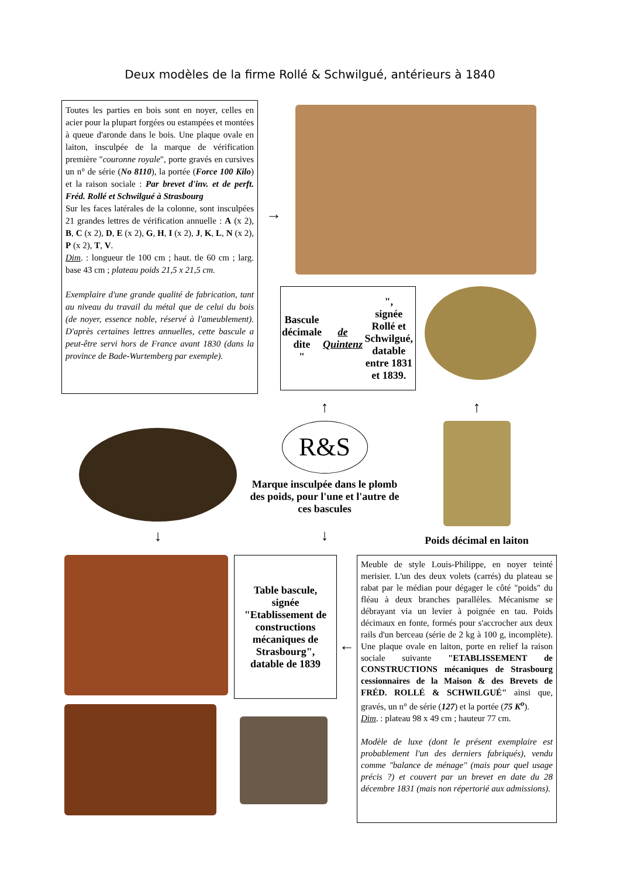Deux modèles de la firme Rollé & Schwilgué, antérieurs à 1840
Toutes les parties en bois sont en noyer, celles en acier pour la plupart forgées ou estampées et montées à queue d'aronde dans le bois. Une plaque ovale en laiton, insculpée de la marque de vérification première "couronne royale", porte gravés en cursives un n° de série (No 8110), la portée (Force 100 Kilo) et la raison sociale : Par brevet d'inv. et de perft. Fréd. Rollé et Schwilgué à Strasbourg
Sur les faces latérales de la colonne, sont insculpées 21 grandes lettres de vérification annuelle : A (x 2), B, C (x 2), D, E (x 2), G, H, I (x 2), J, K, L, N (x 2), P (x 2), T, V.
Dim. : longueur tle 100 cm ; haut. tle 60 cm ; larg. base 43 cm ; plateau poids 21,5 x 21,5 cm.
Exemplaire d'une grande qualité de fabrication, tant au niveau du travail du métal que de celui du bois (de noyer, essence noble, réservé à l'ameublement). D'après certaines lettres annuelles, cette bascule a peut-être servi hors de France avant 1830 (dans la province de Bade-Wurtemberg par exemple).
→
Bascule décimale dite
" de Quintenz ",
signée
Rollé et Schwilgué,
datable entre 1831 et 1839.
↓
↑
R&S
Marque insculpée dans le plomb des poids, pour l'une et l'autre de ces bascules
↓
↑
Poids décimal en laiton
Table bascule,
signée
"Etablissement de constructions mécaniques de Strasbourg",
datable de 1839
←
Meuble de style Louis-Philippe, en noyer teinté merisier. L'un des deux volets (carrés) du plateau se rabat par le médian pour dégager le côté "poids" du fléau à deux branches parallèles. Mécanisme se débrayant via un levier à poignée en tau. Poids décimaux en fonte, formés pour s'accrocher aux deux rails d'un berceau (série de 2 kg à 100 g, incomplète). Une plaque ovale en laiton, porte en relief la raison sociale suivante "ETABLISSEMENT de CONSTRUCTIONS mécaniques de Strasbourg cessionnaires de la Maison & des Brevets de FRÉD. ROLLÉ & SCHWILGUÉ" ainsi que, gravés, un n° de série (127) et la portée (75 K<sup>o</sup>).
Dim. : plateau 98 x 49 cm ; hauteur 77 cm.
Modèle de luxe (dont le présent exemplaire est probablement l'un des derniers fabriqués), vendu comme "balance de ménage" (mais pour quel usage précis ?) et couvert par un brevet en date du 28 décembre 1831 (mais non répertorié aux admissions).